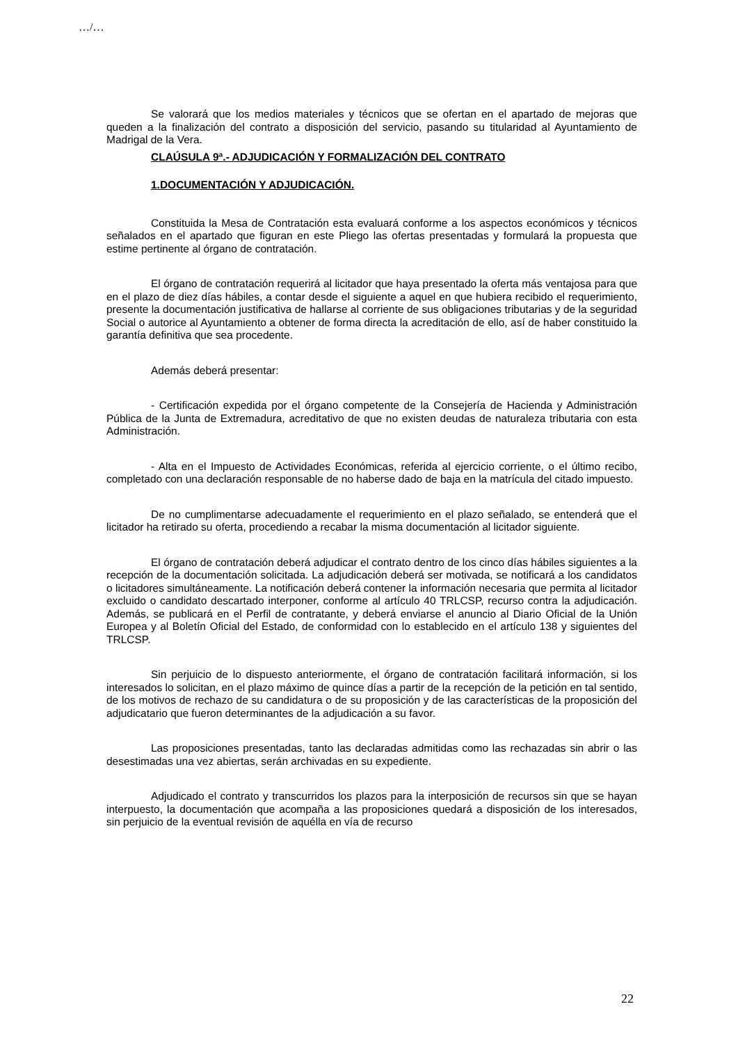…/…
Se valorará que los medios materiales y técnicos que se ofertan en el apartado de mejoras que queden a la finalización del contrato a disposición del servicio, pasando su titularidad al Ayuntamiento de Madrigal de la Vera.
CLAÚSULA 9ª.- ADJUDICACIÓN Y FORMALIZACIÓN DEL CONTRATO
1.DOCUMENTACIÓN Y ADJUDICACIÓN.
Constituida la Mesa de Contratación esta evaluará conforme a los aspectos económicos y técnicos señalados en el apartado que figuran en este Pliego las ofertas presentadas y formulará la propuesta que estime pertinente al órgano de contratación.
El órgano de contratación requerirá al licitador que haya presentado la oferta más ventajosa para que en el plazo de diez días hábiles, a contar desde el siguiente a aquel en que hubiera recibido el requerimiento, presente la documentación justificativa de hallarse al corriente de sus obligaciones tributarias y de la seguridad Social o autorice al Ayuntamiento a obtener de forma directa la acreditación de ello, así de haber constituido la garantía definitiva que sea procedente.
Además deberá presentar:
- Certificación expedida por el órgano competente de la Consejería de Hacienda y Administración Pública de la Junta de Extremadura, acreditativo de que no existen deudas de naturaleza tributaria con esta Administración.
- Alta en el Impuesto de Actividades Económicas, referida al ejercicio corriente, o el último recibo, completado con una declaración responsable de no haberse dado de baja en la matrícula del citado impuesto.
De no cumplimentarse adecuadamente el requerimiento en el plazo señalado, se entenderá que el licitador ha retirado su oferta, procediendo a recabar la misma documentación al licitador siguiente.
El órgano de contratación deberá adjudicar el contrato dentro de los cinco días hábiles siguientes a la recepción de la documentación solicitada. La adjudicación deberá ser motivada, se notificará a los candidatos o licitadores simultáneamente. La notificación deberá contener la información necesaria que permita al licitador excluido o candidato descartado interponer, conforme al artículo 40 TRLCSP, recurso contra la adjudicación. Además, se publicará en el Perfil de contratante, y deberá enviarse el anuncio al Diario Oficial de la Unión Europea y al Boletín Oficial del Estado, de conformidad con lo establecido en el artículo 138 y siguientes del TRLCSP.
Sin perjuicio de lo dispuesto anteriormente, el órgano de contratación facilitará información, si los interesados lo solicitan, en el plazo máximo de quince días a partir de la recepción de la petición en tal sentido, de los motivos de rechazo de su candidatura o de su proposición y de las características de la proposición del adjudicatario que fueron determinantes de la adjudicación a su favor.
Las proposiciones presentadas, tanto las declaradas admitidas como las rechazadas sin abrir o las desestimadas una vez abiertas, serán archivadas en su expediente.
Adjudicado el contrato y transcurridos los plazos para la interposición de recursos sin que se hayan interpuesto, la documentación que acompaña a las proposiciones quedará a disposición de los interesados, sin perjuicio de la eventual revisión de aquélla en vía de recurso
22